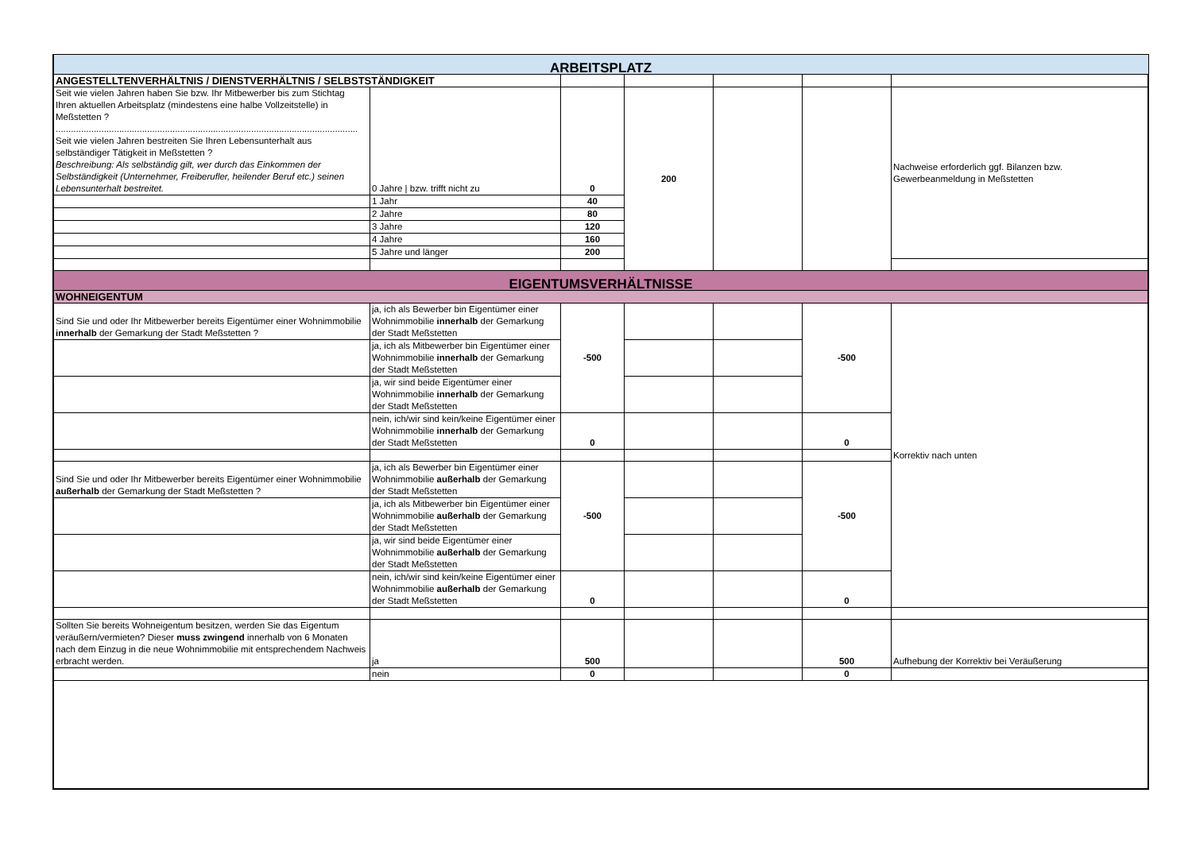| ARBEITSPLATZ | | | | | | |
| ANGESTELLTENVERHÄLTNIS / DIENSTVERHÄLTNIS / SELBSTSTÄNDIGKEIT | | | | | | |
| Seit wie vielen Jahren haben Sie bzw. Ihr Mitbewerber bis zum Stichtag Ihren aktuellen Arbeitsplatz (mindestens eine halbe Vollzeitstelle) in Meßstetten ? ....................................................................................................................... Seit wie vielen Jahren bestreiten Sie Ihren Lebensunterhalt aus selbständiger Tätigkeit in Meßstetten ? Beschreibung: Als selbständig gilt, wer durch das Einkommen der Selbständigkeit (Unternehmer, Freiberufler, heilender Beruf etc.) seinen Lebensunterhalt bestreitet. | 0 Jahre / bzw. trifft nicht zu | 0 | 200 | | | Nachweise erforderlich ggf. Bilanzen bzw. Gewerbeanmeldung in Meßstetten |
| | 1 Jahr | 40 | | | | |
| | 2 Jahre | 80 | | | | |
| | 3 Jahre | 120 | | | | |
| | 4 Jahre | 160 | | | | |
| | 5 Jahre und länger | 200 | | | | |
| EIGENTUMSVERHÄLTNISSE | | | | | | |
| WOHNEIGENTUM | | | | | | |
| Sind Sie und oder Ihr Mitbewerber bereits Eigentümer einer Wohnimmobilie innerhalb der Gemarkung der Stadt Meßstetten ? | ja, ich als Bewerber bin Eigentümer einer Wohnimmobilie innerhalb der Gemarkung der Stadt Meßstetten | -500 | | | -500 | Korrektiv nach unten |
| | ja, ich als Mitbewerber bin Eigentümer einer Wohnimmobilie innerhalb der Gemarkung der Stadt Meßstetten | | | | | |
| | ja, wir sind beide Eigentümer einer Wohnimmobilie innerhalb der Gemarkung der Stadt Meßstetten | | | | | |
| | nein, ich/wir sind kein/keine Eigentümer einer Wohnimmobilie innerhalb der Gemarkung der Stadt Meßstetten | 0 | | | 0 | |
| Sind Sie und oder Ihr Mitbewerber bereits Eigentümer einer Wohnimmobilie außerhalb der Gemarkung der Stadt Meßstetten ? | ja, ich als Bewerber bin Eigentümer einer Wohnimmobilie außerhalb der Gemarkung der Stadt Meßstetten | -500 | | | -500 | |
| | ja, ich als Mitbewerber bin Eigentümer einer Wohnimmobilie außerhalb der Gemarkung der Stadt Meßstetten | | | | | |
| | ja, wir sind beide Eigentümer einer Wohnimmobilie außerhalb der Gemarkung der Stadt Meßstetten | | | | | |
| | nein, ich/wir sind kein/keine Eigentümer einer Wohnimmobilie außerhalb der Gemarkung der Stadt Meßstetten | 0 | | | 0 | |
| Sollten Sie bereits Wohneigentum besitzen, werden Sie das Eigentum veräußern/vermieten? Dieser muss zwingend innerhalb von 6 Monaten nach dem Einzug in die neue Wohnimmobilie mit entsprechendem Nachweis erbracht werden. | ja | 500 | | | 500 | Aufhebung der Korrektiv bei Veräußerung |
| | nein | 0 | | | 0 | |